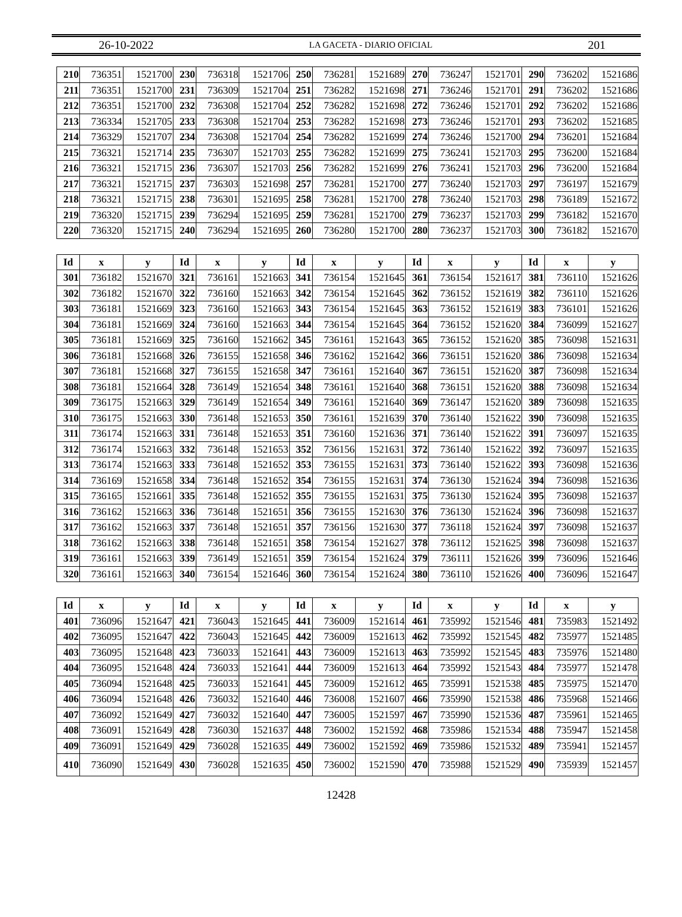26-10-2022 LA GACETA - DIARIO OFICIAL 201
| 210 | 736351 | 1521700 | 230 | 736318 | 1521706 | 250 | 736281 | 1521689 | 270 | 736247 | 1521701 | 290 | 736202 | 1521686 |
| 211 | 736351 | 1521700 | 231 | 736309 | 1521704 | 251 | 736282 | 1521698 | 271 | 736246 | 1521701 | 291 | 736202 | 1521686 |
| 212 | 736351 | 1521700 | 232 | 736308 | 1521704 | 252 | 736282 | 1521698 | 272 | 736246 | 1521701 | 292 | 736202 | 1521686 |
| 213 | 736334 | 1521705 | 233 | 736308 | 1521704 | 253 | 736282 | 1521698 | 273 | 736246 | 1521701 | 293 | 736202 | 1521685 |
| 214 | 736329 | 1521707 | 234 | 736308 | 1521704 | 254 | 736282 | 1521699 | 274 | 736246 | 1521700 | 294 | 736201 | 1521684 |
| 215 | 736321 | 1521714 | 235 | 736307 | 1521703 | 255 | 736282 | 1521699 | 275 | 736241 | 1521703 | 295 | 736200 | 1521684 |
| 216 | 736321 | 1521715 | 236 | 736307 | 1521703 | 256 | 736282 | 1521699 | 276 | 736241 | 1521703 | 296 | 736200 | 1521684 |
| 217 | 736321 | 1521715 | 237 | 736303 | 1521698 | 257 | 736281 | 1521700 | 277 | 736240 | 1521703 | 297 | 736197 | 1521679 |
| 218 | 736321 | 1521715 | 238 | 736301 | 1521695 | 258 | 736281 | 1521700 | 278 | 736240 | 1521703 | 298 | 736189 | 1521672 |
| 219 | 736320 | 1521715 | 239 | 736294 | 1521695 | 259 | 736281 | 1521700 | 279 | 736237 | 1521703 | 299 | 736182 | 1521670 |
| 220 | 736320 | 1521715 | 240 | 736294 | 1521695 | 260 | 736280 | 1521700 | 280 | 736237 | 1521703 | 300 | 736182 | 1521670 |
| Id | x | y | Id | x | y | Id | x | y | Id | x | y | Id | x | y |
| --- | --- | --- | --- | --- | --- | --- | --- | --- | --- | --- | --- | --- | --- | --- |
| 301 | 736182 | 1521670 | 321 | 736161 | 1521663 | 341 | 736154 | 1521645 | 361 | 736154 | 1521617 | 381 | 736110 | 1521626 |
| 302 | 736182 | 1521670 | 322 | 736160 | 1521663 | 342 | 736154 | 1521645 | 362 | 736152 | 1521619 | 382 | 736110 | 1521626 |
| 303 | 736181 | 1521669 | 323 | 736160 | 1521663 | 343 | 736154 | 1521645 | 363 | 736152 | 1521619 | 383 | 736101 | 1521626 |
| 304 | 736181 | 1521669 | 324 | 736160 | 1521663 | 344 | 736154 | 1521645 | 364 | 736152 | 1521620 | 384 | 736099 | 1521627 |
| 305 | 736181 | 1521669 | 325 | 736160 | 1521662 | 345 | 736161 | 1521643 | 365 | 736152 | 1521620 | 385 | 736098 | 1521631 |
| 306 | 736181 | 1521668 | 326 | 736155 | 1521658 | 346 | 736162 | 1521642 | 366 | 736151 | 1521620 | 386 | 736098 | 1521634 |
| 307 | 736181 | 1521668 | 327 | 736155 | 1521658 | 347 | 736161 | 1521640 | 367 | 736151 | 1521620 | 387 | 736098 | 1521634 |
| 308 | 736181 | 1521664 | 328 | 736149 | 1521654 | 348 | 736161 | 1521640 | 368 | 736151 | 1521620 | 388 | 736098 | 1521634 |
| 309 | 736175 | 1521663 | 329 | 736149 | 1521654 | 349 | 736161 | 1521640 | 369 | 736147 | 1521620 | 389 | 736098 | 1521635 |
| 310 | 736175 | 1521663 | 330 | 736148 | 1521653 | 350 | 736161 | 1521639 | 370 | 736140 | 1521622 | 390 | 736098 | 1521635 |
| 311 | 736174 | 1521663 | 331 | 736148 | 1521653 | 351 | 736160 | 1521636 | 371 | 736140 | 1521622 | 391 | 736097 | 1521635 |
| 312 | 736174 | 1521663 | 332 | 736148 | 1521653 | 352 | 736156 | 1521631 | 372 | 736140 | 1521622 | 392 | 736097 | 1521635 |
| 313 | 736174 | 1521663 | 333 | 736148 | 1521652 | 353 | 736155 | 1521631 | 373 | 736140 | 1521622 | 393 | 736098 | 1521636 |
| 314 | 736169 | 1521658 | 334 | 736148 | 1521652 | 354 | 736155 | 1521631 | 374 | 736130 | 1521624 | 394 | 736098 | 1521636 |
| 315 | 736165 | 1521661 | 335 | 736148 | 1521652 | 355 | 736155 | 1521631 | 375 | 736130 | 1521624 | 395 | 736098 | 1521637 |
| 316 | 736162 | 1521663 | 336 | 736148 | 1521651 | 356 | 736155 | 1521630 | 376 | 736130 | 1521624 | 396 | 736098 | 1521637 |
| 317 | 736162 | 1521663 | 337 | 736148 | 1521651 | 357 | 736156 | 1521630 | 377 | 736118 | 1521624 | 397 | 736098 | 1521637 |
| 318 | 736162 | 1521663 | 338 | 736148 | 1521651 | 358 | 736154 | 1521627 | 378 | 736112 | 1521625 | 398 | 736098 | 1521637 |
| 319 | 736161 | 1521663 | 339 | 736149 | 1521651 | 359 | 736154 | 1521624 | 379 | 736111 | 1521626 | 399 | 736096 | 1521646 |
| 320 | 736161 | 1521663 | 340 | 736154 | 1521646 | 360 | 736154 | 1521624 | 380 | 736110 | 1521626 | 400 | 736096 | 1521647 |
| Id | x | y | Id | x | y | Id | x | y | Id | x | y | Id | x | y |
| --- | --- | --- | --- | --- | --- | --- | --- | --- | --- | --- | --- | --- | --- | --- |
| 401 | 736096 | 1521647 | 421 | 736043 | 1521645 | 441 | 736009 | 1521614 | 461 | 735992 | 1521546 | 481 | 735983 | 1521492 |
| 402 | 736095 | 1521647 | 422 | 736043 | 1521645 | 442 | 736009 | 1521613 | 462 | 735992 | 1521545 | 482 | 735977 | 1521485 |
| 403 | 736095 | 1521648 | 423 | 736033 | 1521641 | 443 | 736009 | 1521613 | 463 | 735992 | 1521545 | 483 | 735976 | 1521480 |
| 404 | 736095 | 1521648 | 424 | 736033 | 1521641 | 444 | 736009 | 1521613 | 464 | 735992 | 1521543 | 484 | 735977 | 1521478 |
| 405 | 736094 | 1521648 | 425 | 736033 | 1521641 | 445 | 736009 | 1521612 | 465 | 735991 | 1521538 | 485 | 735975 | 1521470 |
| 406 | 736094 | 1521648 | 426 | 736032 | 1521640 | 446 | 736008 | 1521607 | 466 | 735990 | 1521538 | 486 | 735968 | 1521466 |
| 407 | 736092 | 1521649 | 427 | 736032 | 1521640 | 447 | 736005 | 1521597 | 467 | 735990 | 1521536 | 487 | 735961 | 1521465 |
| 408 | 736091 | 1521649 | 428 | 736030 | 1521637 | 448 | 736002 | 1521592 | 468 | 735986 | 1521534 | 488 | 735947 | 1521458 |
| 409 | 736091 | 1521649 | 429 | 736028 | 1521635 | 449 | 736002 | 1521592 | 469 | 735986 | 1521532 | 489 | 735941 | 1521457 |
| 410 | 736090 | 1521649 | 430 | 736028 | 1521635 | 450 | 736002 | 1521590 | 470 | 735988 | 1521529 | 490 | 735939 | 1521457 |
12428